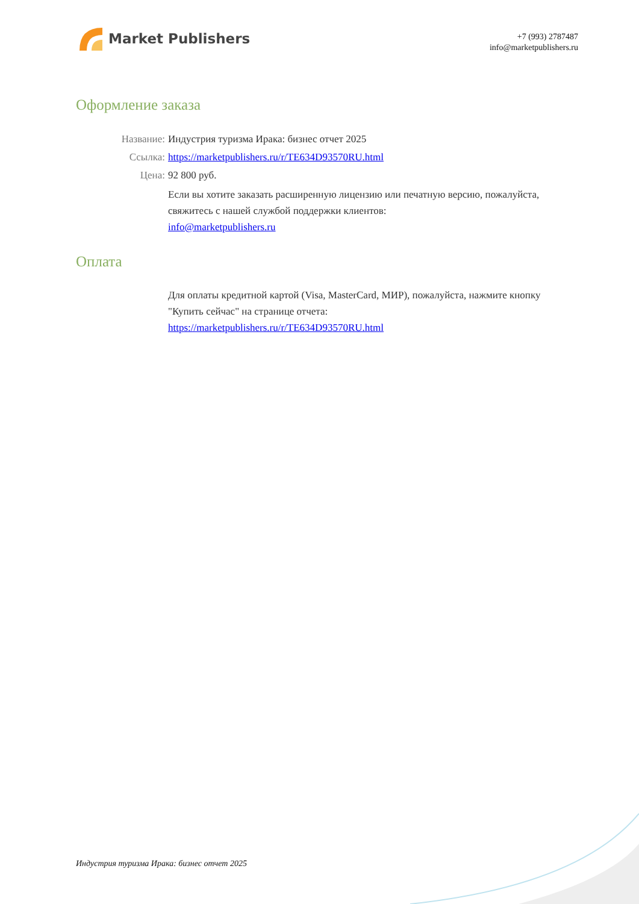Market Publishers
+7 (993) 2787487
info@marketpublishers.ru
Оформление заказа
Название: Индустрия туризма Ирака: бизнес отчет 2025
Ссылка: https://marketpublishers.ru/r/TE634D93570RU.html
Цена: 92 800 руб.
Если вы хотите заказать расширенную лицензию или печатную версию, пожалуйста, свяжитесь с нашей службой поддержки клиентов:
info@marketpublishers.ru
Оплата
Для оплаты кредитной картой (Visa, MasterCard, МИР), пожалуйста, нажмите кнопку "Купить сейчас" на странице отчета:
https://marketpublishers.ru/r/TE634D93570RU.html
Индустрия туризма Ирака: бизнес отчет 2025